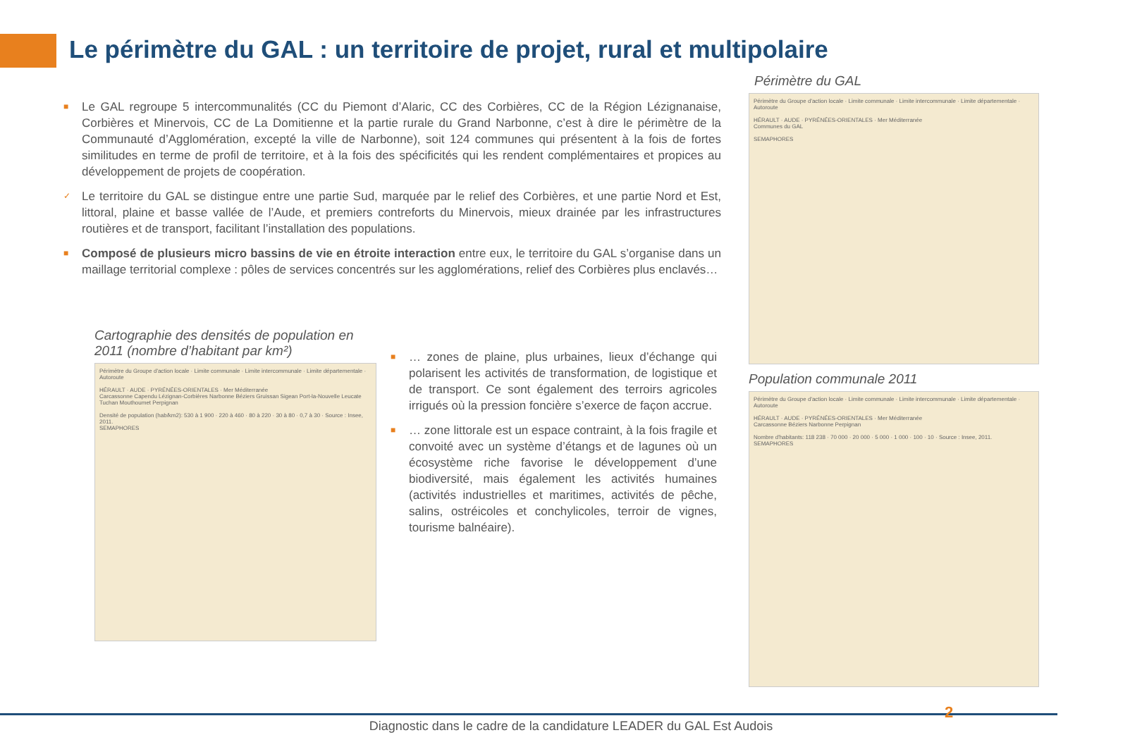Le périmètre du GAL : un territoire de projet, rural et multipolaire
■ Le GAL regroupe 5 intercommunalités (CC du Piemont d’Alaric, CC des Corbières, CC de la Région Lézignanaise, Corbières et Minervois, CC de La Domitienne et la partie rurale du Grand Narbonne, c’est à dire le périmètre de la Communauté d’Agglomération, excepté la ville de Narbonne), soit 124 communes qui présentent à la fois de fortes similitudes en terme de profil de territoire, et à la fois des spécificités qui les rendent complémentaires et propices au développement de projets de coopération.
✓ Le territoire du GAL se distingue entre une partie Sud, marquée par le relief des Corbières, et une partie Nord et Est, littoral, plaine et basse vallée de l’Aude, et premiers contreforts du Minervois, mieux drainée par les infrastructures routières et de transport, facilitant l’installation des populations.
■ Composé de plusieurs micro bassins de vie en étroite interaction entre eux, le territoire du GAL s’organise dans un maillage territorial complexe : pôles de services concentrés sur les agglomérations, relief des Corbières plus enclavés…
Cartographie des densités de population en 2011 (nombre d’habitant par km²)
Périmètre du Groupe d'action locale · Limite communale · Limite intercommunale · Limite départementale · Autoroute
HÉRAULT · AUDE · PYRÉNÉES-ORIENTALES · Mer Méditerranée
Carcassonne Capendu Lézignan-Corbières Narbonne Béziers Gruissan Sigean Port-la-Nouvelle Leucate Tuchan Mouthoumet Perpignan
Densité de population (hab/km2): 530 à 1 900 · 220 à 460 · 80 à 220 · 30 à 80 · 0,7 à 30 · Source : Insee, 2011.
SEMAPHORES
■ … zones de plaine, plus urbaines, lieux d’échange qui polarisent les activités de transformation, de logistique et de transport. Ce sont également des terroirs agricoles irrigués où la pression foncière s’exerce de façon accrue.
■ … zone littorale est un espace contraint, à la fois fragile et convoité avec un système d’étangs et de lagunes où un écosystème riche favorise le développement d’une biodiversité, mais également les activités humaines (activités industrielles et maritimes, activités de pêche, salins, ostréicoles et conchylicoles, terroir de vignes, tourisme balnéaire).
Périmètre du GAL
Périmètre du Groupe d'action locale · Limite communale · Limite intercommunale · Limite départementale · Autoroute
HÉRAULT · AUDE · PYRÉNÉES-ORIENTALES · Mer Méditerranée
Communes du GAL
SEMAPHORES
Population communale 2011
Périmètre du Groupe d'action locale · Limite communale · Limite intercommunale · Limite départementale · Autoroute
HÉRAULT · AUDE · PYRÉNÉES-ORIENTALES · Mer Méditerranée
Carcassonne Béziers Narbonne Perpignan
Nombre d'habitants: 118 238 · 70 000 · 20 000 · 5 000 · 1 000 · 100 · 10 · Source : Insee, 2011.
SEMAPHORES
2
Diagnostic dans le cadre de la candidature LEADER du GAL Est Audois